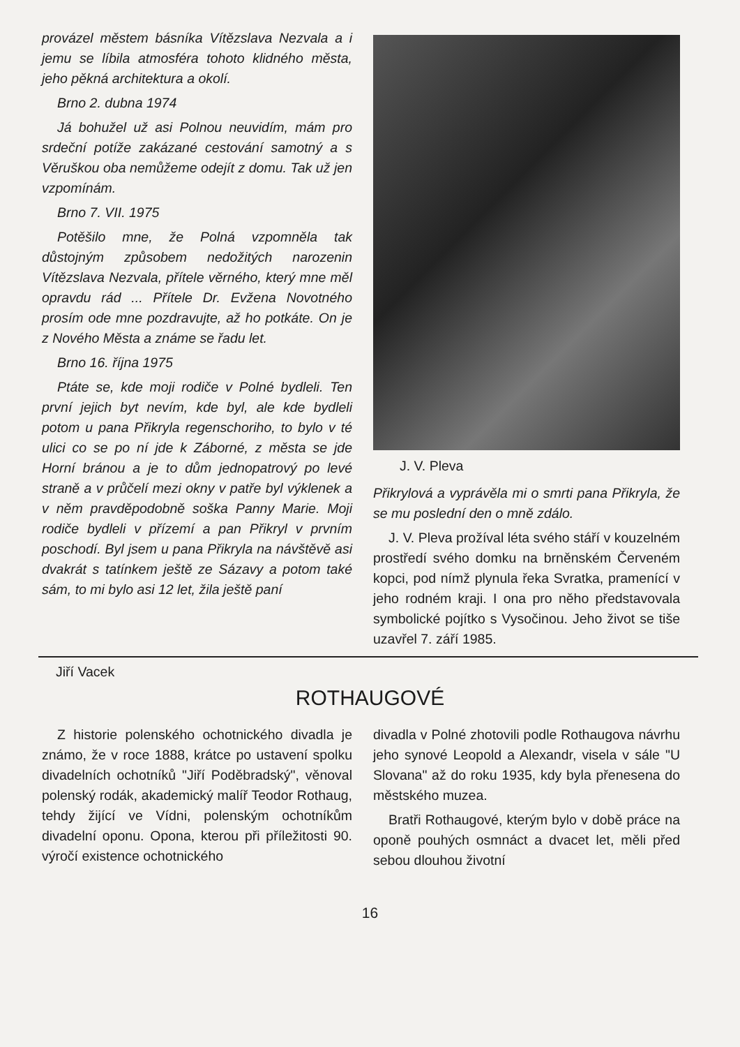provázel městem básníka Vítězslava Nezvala a i jemu se líbila atmosféra tohoto klidného města, jeho pěkná architektura a okolí.
Brno 2. dubna 1974
Já bohužel už asi Polnou neuvidím, mám pro srdeční potíže zakázané cestování samotný a s Věruškou oba nemůžeme odejít z domu. Tak už jen vzpomínám.
Brno 7. VII. 1975
Potěšilo mne, že Polná vzpomněla tak důstojným způsobem nedožitých narozenin Vítězslava Nezvala, přítele věrného, který mne měl opravdu rád ... Přítele Dr. Evžena Novotného prosím ode mne pozdravujte, až ho potkáte. On je z Nového Města a známe se řadu let.
Brno 16. října 1975
Ptáte se, kde moji rodiče v Polné bydleli. Ten první jejich byt nevím, kde byl, ale kde bydleli potom u pana Přikryla regenschoriho, to bylo v té ulici co se po ní jde k Záborné, z města se jde Horní bránou a je to dům jednopatrový po levé straně a v průčelí mezi okny v patře byl výklenek a v něm pravděpodobně soška Panny Marie. Moji rodiče bydleli v přízemí a pan Přikryl v prvním poschodí. Byl jsem u pana Přikryla na návštěvě asi dvakrát s tatínkem ještě ze Sázavy a potom také sám, to mi bylo asi 12 let, žila ještě paní
J. V. Pleva
Přikrylová a vyprávěla mi o smrti pana Přikryla, že se mu poslední den o mně zdálo.
J. V. Pleva prožíval léta svého stáří v kouzelném prostředí svého domku na brněnském Červeném kopci, pod nímž plynula řeka Svratka, pramenící v jeho rodném kraji. I ona pro něho představovala symbolické pojítko s Vysočinou. Jeho život se tiše uzavřel 7. září 1985.
Jiří Vacek
ROTHAUGOVÉ
Z historie polenského ochotnického divadla je známo, že v roce 1888, krátce po ustavení spolku divadelních ochotníků "Jiří Poděbradský", věnoval polenský rodák, akademický malíř Teodor Rothaug, tehdy žijící ve Vídni, polenským ochotníkům divadelní oponu. Opona, kterou při příležitosti 90. výročí existence ochotnického
divadla v Polné zhotovili podle Rothaugova návrhu jeho synové Leopold a Alexandr, visela v sále "U Slovana" až do roku 1935, kdy byla přenesena do městského muzea.
Bratři Rothaugové, kterým bylo v době práce na oponě pouhých osmnáct a dvacet let, měli před sebou dlouhou životní
16